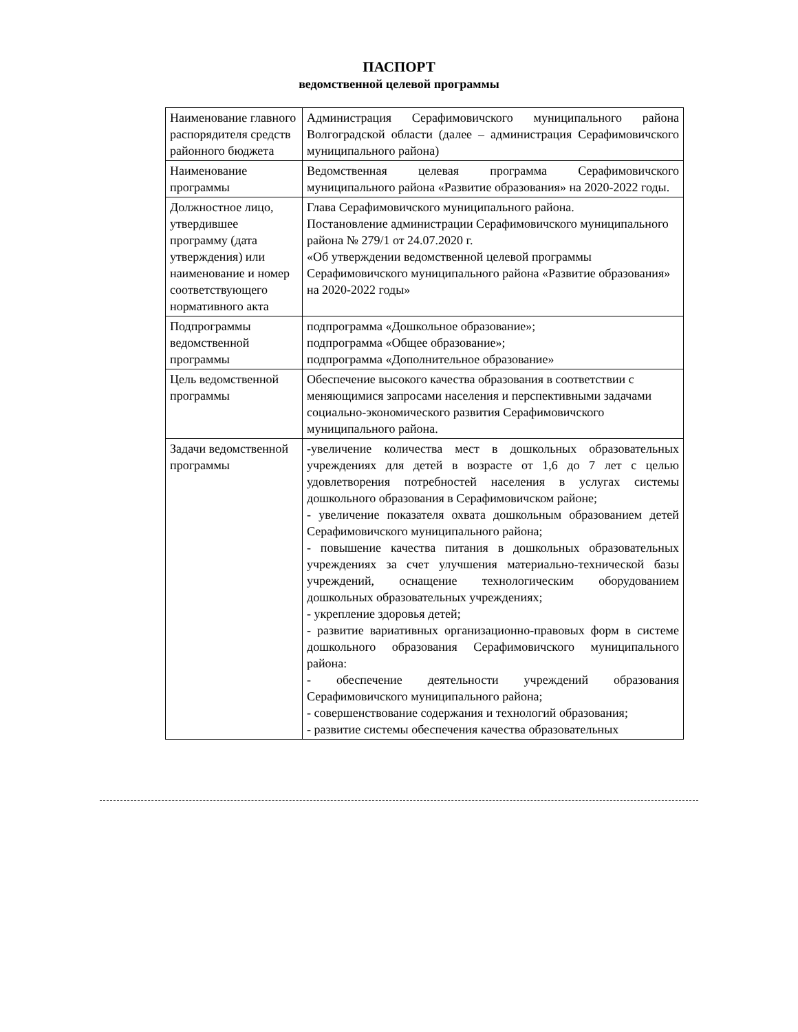ПАСПОРТ
ведомственной целевой программы
| Наименование главного распорядителя средств районного бюджета | Администрация Серафимовичского муниципального района Волгоградской области (далее – администрация Серафимовичского муниципального района) |
| Наименование программы | Ведомственная целевая программа Серафимовичского муниципального района «Развитие образования» на 2020-2022 годы. |
| Должностное лицо, утвердившее программу (дата утверждения) или наименование и номер соответствующего нормативного акта | Глава Серафимовичского муниципального района. Постановление администрации Серафимовичского муниципального района № 279/1 от 24.07.2020 г. «Об утверждении ведомственной целевой программы Серафимовичского муниципального района «Развитие образования» на 2020-2022 годы» |
| Подпрограммы ведомственной программы | подпрограмма «Дошкольное образование»; подпрограмма «Общее образование»; подпрограмма «Дополнительное образование» |
| Цель ведомственной программы | Обеспечение высокого качества образования в соответствии с меняющимися запросами населения и перспективными задачами социально-экономического развития Серафимовичского муниципального района. |
| Задачи ведомственной программы | -увеличение количества мест в дошкольных образовательных учреждениях для детей в возрасте от 1,6 до 7 лет с целью удовлетворения потребностей населения в услугах системы дошкольного образования в Серафимовичском районе; - увеличение показателя охвата дошкольным образованием детей Серафимовичского муниципального района; - повышение качества питания в дошкольных образовательных учреждениях за счет улучшения материально-технической базы учреждений, оснащение технологическим оборудованием дошкольных образовательных учреждениях; - укрепление здоровья детей; - развитие вариативных организационно-правовых форм в системе дошкольного образования Серафимовичского муниципального района: - обеспечение деятельности учреждений образования Серафимовичского муниципального района; - совершенствование содержания и технологий образования; - развитие системы обеспечения качества образовательных |